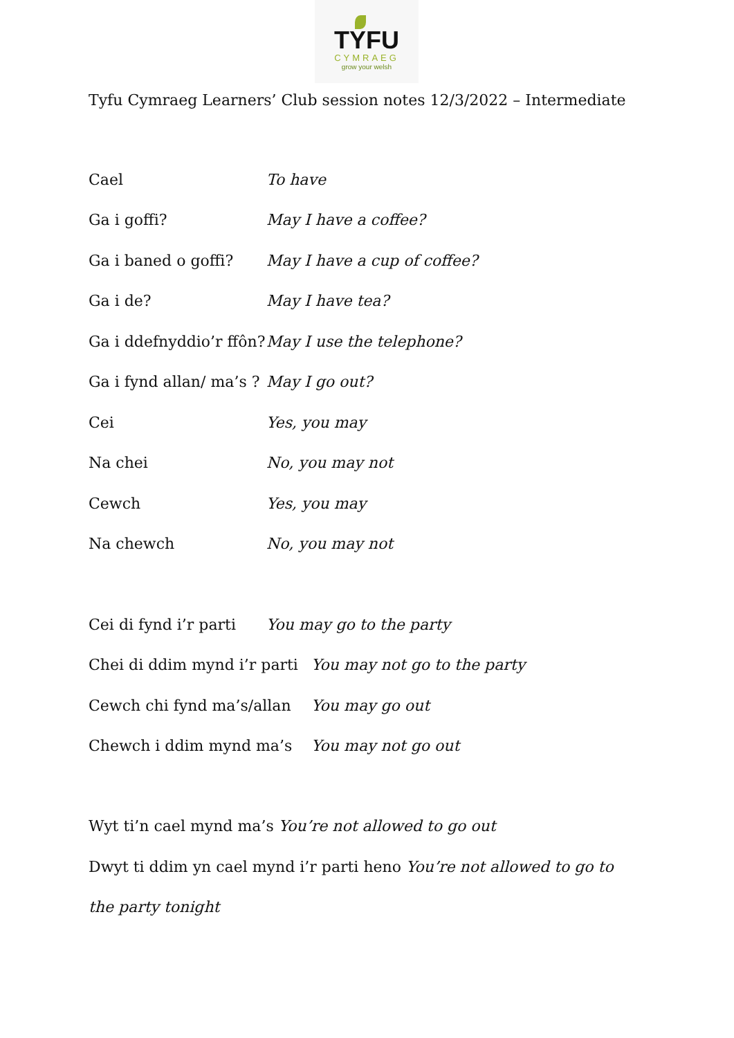TYFU
CYMRAEG
grow your welsh
Tyfu Cymraeg Learners’ Club session notes 12/3/2022 – Intermediate
Cael To have
Ga i goffi? May I have a coffee?
Ga i baned o goffi? May I have a cup of coffee?
Ga i de? May I have tea?
Ga i ddefnyddio’r ffôn? May I use the telephone?
Ga i fynd allan/ ma’s ? May I go out?
Cei Yes, you may
Na chei No, you may not
Cewch Yes, you may
Na chewch No, you may not
Cei di fynd i’r parti You may go to the party
Chei di ddim mynd i’r parti You may not go to the party
Cewch chi fynd ma’s/allan You may go out
Chewch i ddim mynd ma’s You may not go out
Wyt ti’n cael mynd ma’s You’re not allowed to go out
Dwyt ti ddim yn cael mynd i’r parti heno You’re not allowed to go to the party tonight